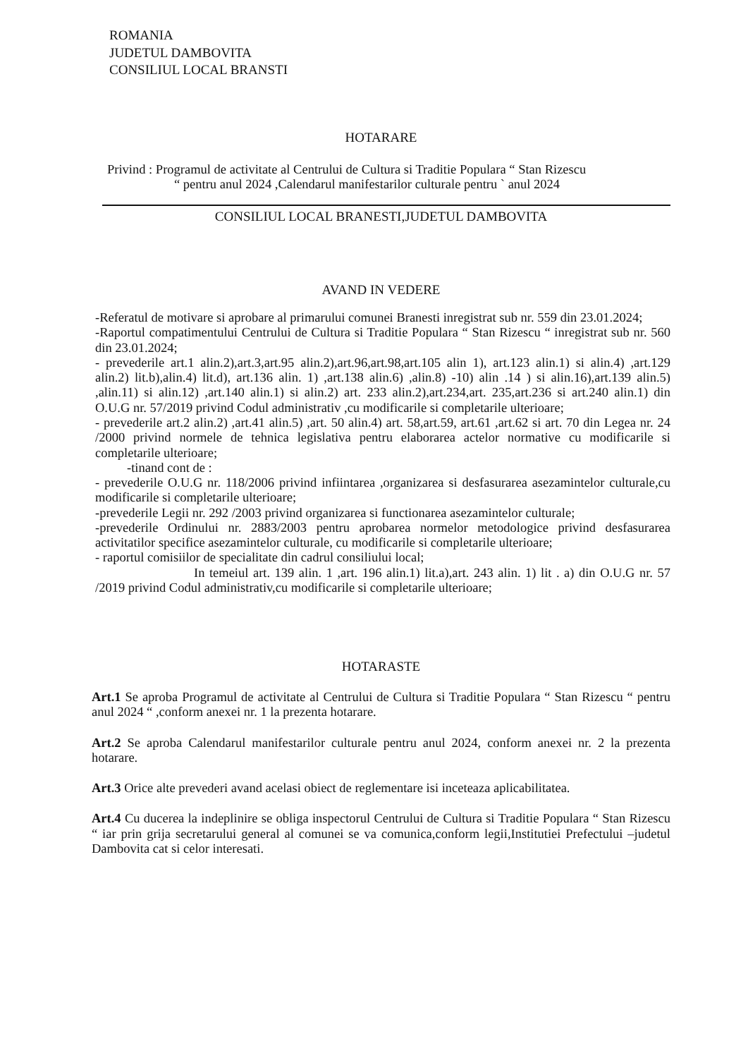ROMANIA
JUDETUL DAMBOVITA
CONSILIUL LOCAL BRANSTI
HOTARARE
Privind : Programul de activitate al Centrului de Cultura si Traditie Populara “ Stan Rizescu
“ pentru anul 2024 ,Calendarul manifestarilor culturale pentru ` anul 2024
CONSILIUL LOCAL BRANESTI,JUDETUL DAMBOVITA
AVAND IN VEDERE
-Referatul de motivare si aprobare al primarului comunei Branesti inregistrat sub nr. 559 din 23.01.2024;
-Raportul compatimentului Centrului de Cultura si Traditie Populara “ Stan Rizescu “ inregistrat sub nr. 560 din 23.01.2024;
- prevederile art.1 alin.2),art.3,art.95 alin.2),art.96,art.98,art.105 alin 1), art.123 alin.1) si alin.4) ,art.129 alin.2) lit.b),alin.4) lit.d), art.136 alin. 1) ,art.138 alin.6) ,alin.8) -10) alin .14 ) si alin.16),art.139 alin.5) ,alin.11) si alin.12) ,art.140 alin.1) si alin.2) art. 233 alin.2),art.234,art. 235,art.236 si art.240 alin.1) din O.U.G nr. 57/2019 privind Codul administrativ ,cu modificarile si completarile ulterioare;
- prevederile art.2 alin.2) ,art.41 alin.5) ,art. 50 alin.4) art. 58,art.59, art.61 ,art.62 si art. 70 din Legea nr. 24 /2000 privind normele de tehnica legislativa pentru elaborarea actelor normative cu modificarile si completarile ulterioare;
-tinand cont de :
- prevederile O.U.G nr. 118/2006 privind infiintarea ,organizarea si desfasurarea asezamintelor culturale,cu modificarile si completarile ulterioare;
-prevederile Legii nr. 292 /2003 privind organizarea si functionarea asezamintelor culturale;
-prevederile Ordinului nr. 2883/2003 pentru aprobarea normelor metodologice privind desfasurarea activitatilor specifice asezamintelor culturale, cu modificarile si completarile ulterioare;
- raportul comisiilor de specialitate din cadrul consiliului local;
In temeiul art. 139 alin. 1 ,art. 196 alin.1) lit.a),art. 243 alin. 1) lit . a) din O.U.G nr. 57 /2019 privind Codul administrativ,cu modificarile si completarile ulterioare;
HOTARASTE
Art.1 Se aproba Programul de activitate al Centrului de Cultura si Traditie Populara “ Stan Rizescu “ pentru anul 2024 “ ,conform anexei nr. 1 la prezenta hotarare.
Art.2 Se aproba Calendarul manifestarilor culturale pentru anul 2024, conform anexei nr. 2 la prezenta hotarare.
Art.3 Orice alte prevederi avand acelasi obiect de reglementare isi inceteaza aplicabilitatea.
Art.4 Cu ducerea la indeplinire se obliga inspectorul Centrului de Cultura si Traditie Populara “ Stan Rizescu “ iar prin grija secretarului general al comunei se va comunica,conform legii,Institutiei Prefectului –judetul Dambovita cat si celor interesati.